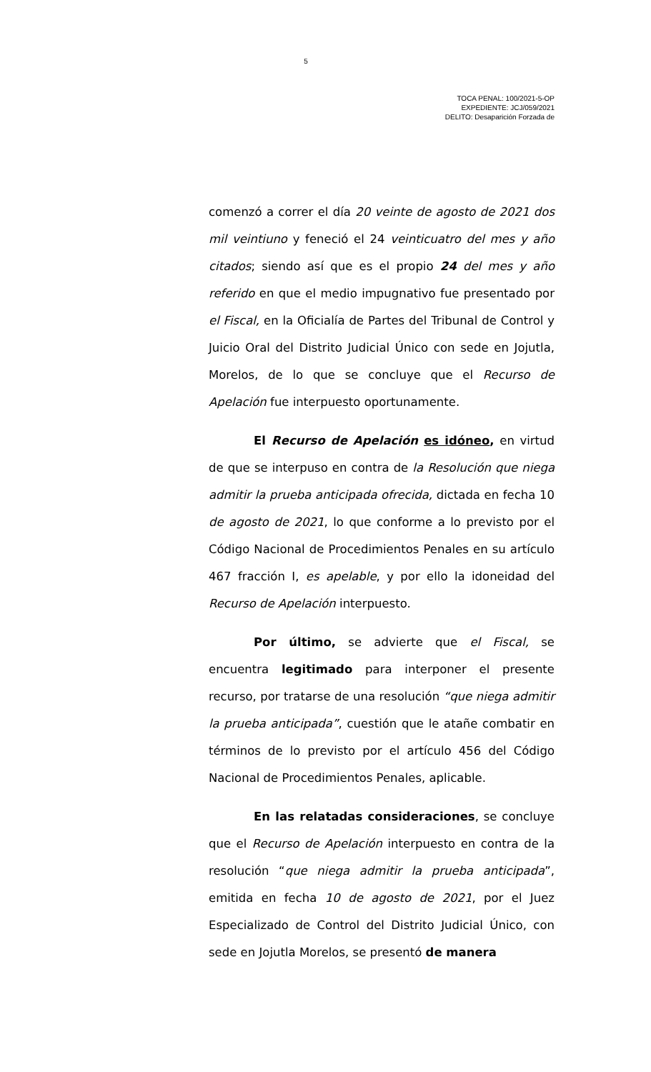5
TOCA PENAL: 100/2021-5-OP
EXPEDIENTE: JCJ/059/2021
DELITO: Desaparición Forzada de
comenzó a correr el día 20 veinte de agosto de 2021 dos mil veintiuno y feneció el 24 veinticuatro del mes y año citados; siendo así que es el propio 24 del mes y año referido en que el medio impugnativo fue presentado por el Fiscal, en la Oficialía de Partes del Tribunal de Control y Juicio Oral del Distrito Judicial Único con sede en Jojutla, Morelos, de lo que se concluye que el Recurso de Apelación fue interpuesto oportunamente.
El Recurso de Apelación es idóneo, en virtud de que se interpuso en contra de la Resolución que niega admitir la prueba anticipada ofrecida, dictada en fecha 10 de agosto de 2021, lo que conforme a lo previsto por el Código Nacional de Procedimientos Penales en su artículo 467 fracción I, es apelable, y por ello la idoneidad del Recurso de Apelación interpuesto.
Por último, se advierte que el Fiscal, se encuentra legitimado para interponer el presente recurso, por tratarse de una resolución “que niega admitir la prueba anticipada”, cuestión que le atañe combatir en términos de lo previsto por el artículo 456 del Código Nacional de Procedimientos Penales, aplicable.
En las relatadas consideraciones, se concluye que el Recurso de Apelación interpuesto en contra de la resolución “que niega admitir la prueba anticipada”, emitida en fecha 10 de agosto de 2021, por el Juez Especializado de Control del Distrito Judicial Único, con sede en Jojutla Morelos, se presentó de manera